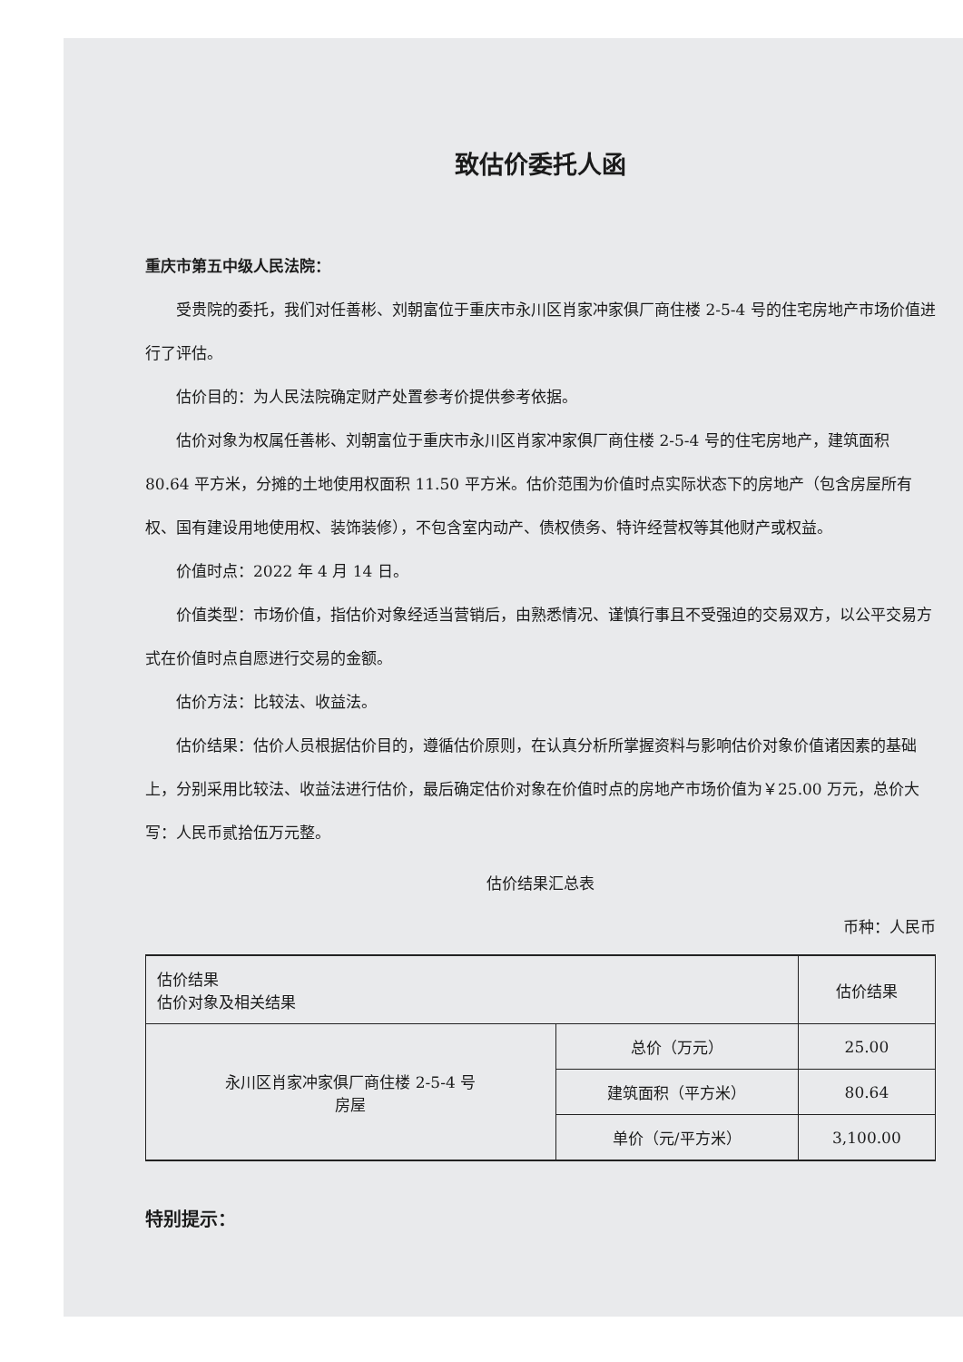致估价委托人函
重庆市第五中级人民法院：
受贵院的委托，我们对任善彬、刘朝富位于重庆市永川区肖家冲家俱厂商住楼 2-5-4 号的住宅房地产市场价值进行了评估。
估价目的：为人民法院确定财产处置参考价提供参考依据。
估价对象为权属任善彬、刘朝富位于重庆市永川区肖家冲家俱厂商住楼 2-5-4 号的住宅房地产，建筑面积 80.64 平方米，分摊的土地使用权面积 11.50 平方米。估价范围为价值时点实际状态下的房地产（包含房屋所有权、国有建设用地使用权、装饰装修），不包含室内动产、债权债务、特许经营权等其他财产或权益。
价值时点：2022 年 4 月 14 日。
价值类型：市场价值，指估价对象经适当营销后，由熟悉情况、谨慎行事且不受强迫的交易双方，以公平交易方式在价值时点自愿进行交易的金额。
估价方法：比较法、收益法。
估价结果：估价人员根据估价目的，遵循估价原则，在认真分析所掌握资料与影响估价对象价值诸因素的基础上，分别采用比较法、收益法进行估价，最后确定估价对象在价值时点的房地产市场价值为￥25.00 万元，总价大写：人民币贰拾伍万元整。
估价结果汇总表
币种：人民币
| 估价结果 估价对象及相关结果 | | 估价结果 |
| --- | --- | --- |
| 永川区肖家冲家俱厂商住楼 2-5-4 号 房屋 | 总价（万元） | 25.00 |
| | 建筑面积（平方米） | 80.64 |
| | 单价（元/平方米） | 3,100.00 |
特别提示：